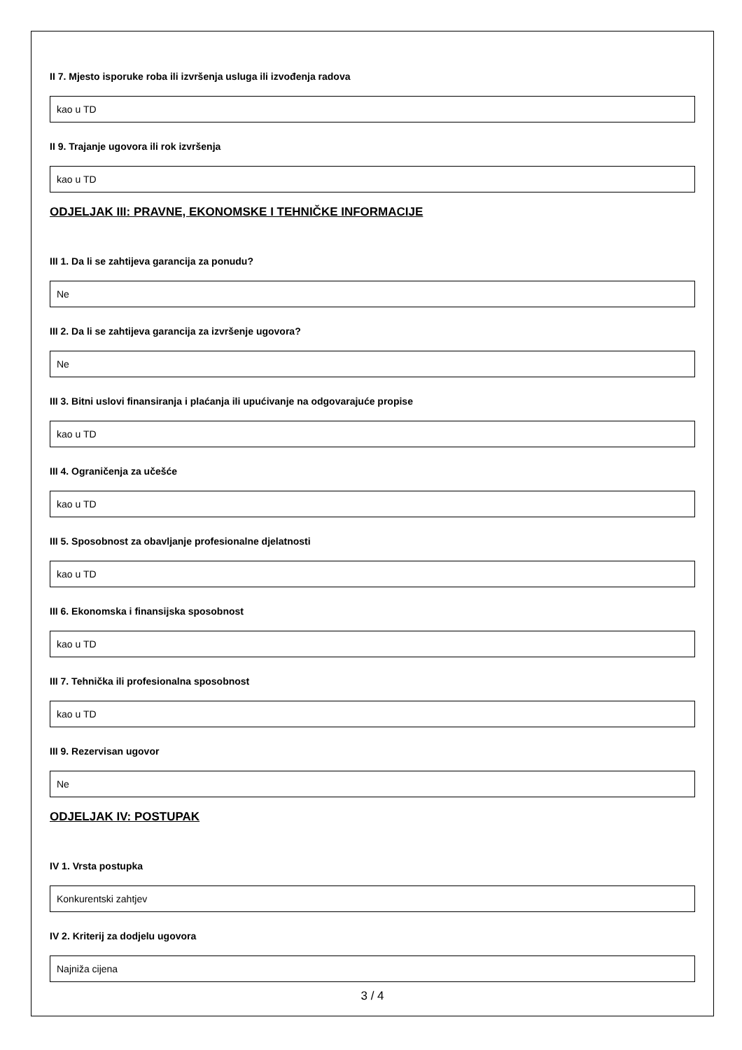II 7. Mjesto isporuke roba ili izvršenja usluga ili izvođenja radova
kao u TD
II 9. Trajanje ugovora ili rok izvršenja
kao u TD
ODJELJAK III: PRAVNE, EKONOMSKE I TEHNIČKE INFORMACIJE
III 1. Da li se zahtijeva garancija za ponudu?
Ne
III 2. Da li se zahtijeva garancija za izvršenje ugovora?
Ne
III 3. Bitni uslovi finansiranja i plaćanja ili upućivanje na odgovarajuće propise
kao u TD
III 4. Ograničenja za učešće
kao u TD
III 5. Sposobnost za obavljanje profesionalne djelatnosti
kao u TD
III 6. Ekonomska i finansijska sposobnost
kao u TD
III 7. Tehnička ili profesionalna sposobnost
kao u TD
III 9. Rezervisan ugovor
Ne
ODJELJAK IV: POSTUPAK
IV 1. Vrsta postupka
Konkurentski zahtjev
IV 2. Kriterij za dodjelu ugovora
Najniža cijena
3 / 4